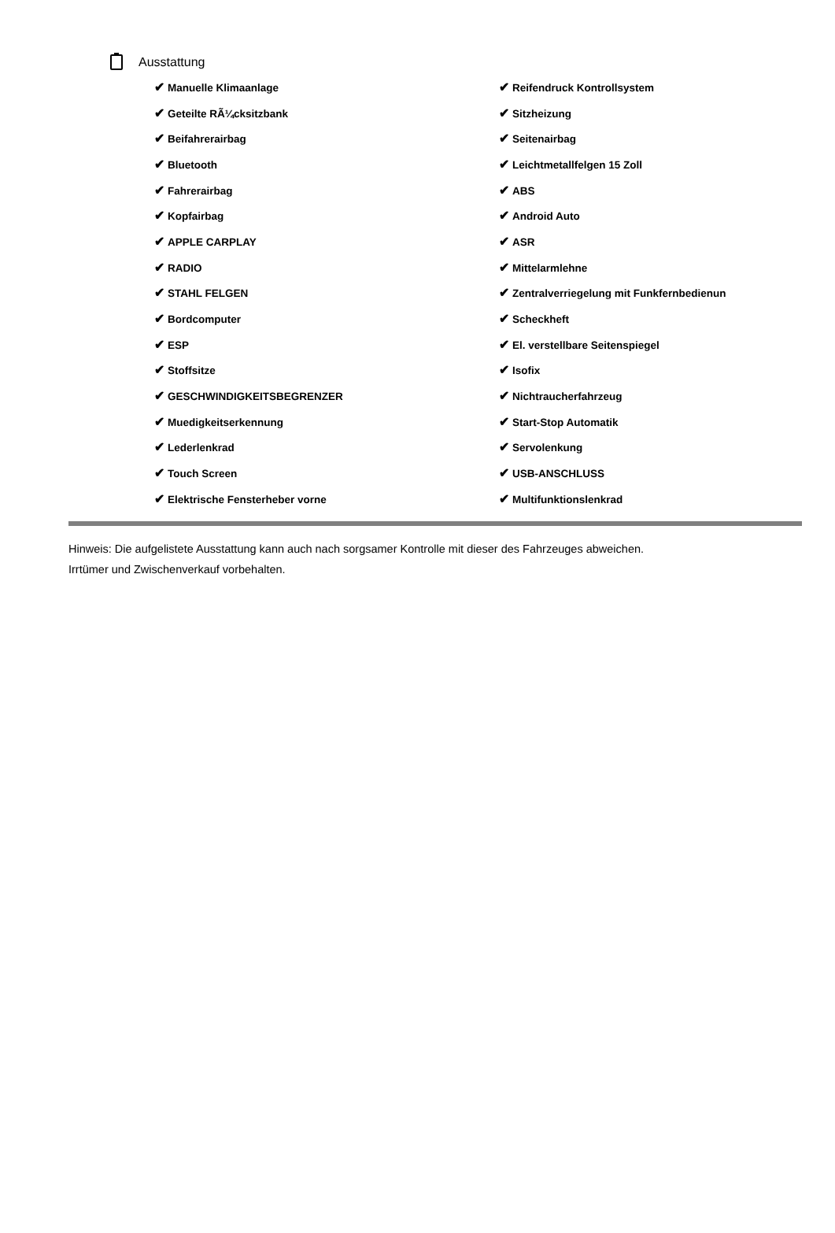Ausstattung
| ✔ Manuelle Klimaanlage | ✔ Reifendruck Kontrollsystem |
| ✔ Geteilte RÃ¼cksitzbank | ✔ Sitzheizung |
| ✔ Beifahrerairbag | ✔ Seitenairbag |
| ✔ Bluetooth | ✔ Leichtmetallfelgen 15 Zoll |
| ✔ Fahrerairbag | ✔ ABS |
| ✔ Kopfairbag | ✔ Android Auto |
| ✔ APPLE CARPLAY | ✔ ASR |
| ✔ RADIO | ✔ Mittelarmlehne |
| ✔ STAHL FELGEN | ✔ Zentralverriegelung mit Funkfernbedienun |
| ✔ Bordcomputer | ✔ Scheckheft |
| ✔ ESP | ✔ El. verstellbare Seitenspiegel |
| ✔ Stoffsitze | ✔ Isofix |
| ✔ GESCHWINDIGKEITSBEGRENZER | ✔ Nichtraucherfahrzeug |
| ✔ Muedigkeitserkennung | ✔ Start-Stop Automatik |
| ✔ Lederlenkrad | ✔ Servolenkung |
| ✔ Touch Screen | ✔ USB-ANSCHLUSS |
| ✔ Elektrische Fensterheber vorne | ✔ Multifunktionslenkrad |
Hinweis: Die aufgelistete Ausstattung kann auch nach sorgsamer Kontrolle mit dieser des Fahrzeuges abweichen. Irrtümer und Zwischenverkauf vorbehalten.